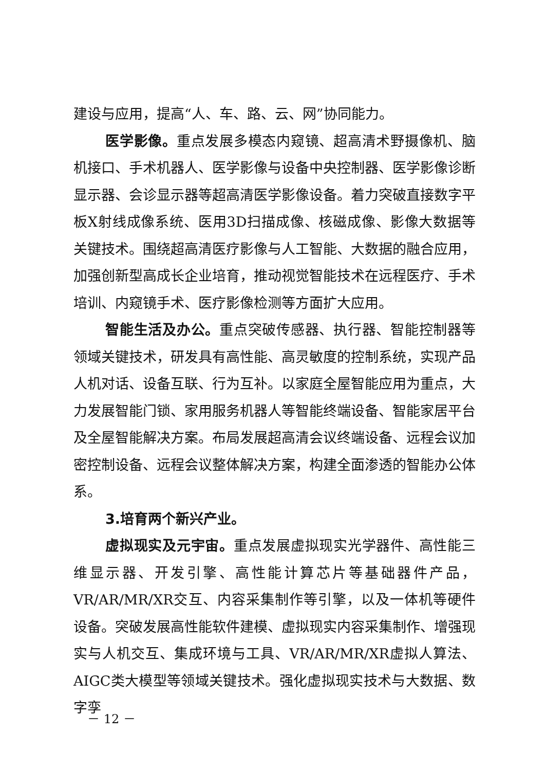建设与应用，提高“人、车、路、云、网”协同能力。
医学影像。重点发展多模态内窥镜、超高清术野摄像机、脑机接口、手术机器人、医学影像与设备中央控制器、医学影像诊断显示器、会诊显示器等超高清医学影像设备。着力突破直接数字平板X射线成像系统、医用3D扫描成像、核磁成像、影像大数据等关键技术。围绕超高清医疗影像与人工智能、大数据的融合应用，加强创新型高成长企业培育，推动视觉智能技术在远程医疗、手术培训、内窥镜手术、医疗影像检测等方面扩大应用。
智能生活及办公。重点突破传感器、执行器、智能控制器等领域关键技术，研发具有高性能、高灵敏度的控制系统，实现产品人机对话、设备互联、行为互补。以家庭全屋智能应用为重点，大力发展智能门锁、家用服务机器人等智能终端设备、智能家居平台及全屋智能解决方案。布局发展超高清会议终端设备、远程会议加密控制设备、远程会议整体解决方案，构建全面渗透的智能办公体系。
3.培育两个新兴产业。
虚拟现实及元宇宙。重点发展虚拟现实光学器件、高性能三维显示器、开发引擎、高性能计算芯片等基础器件产品，VR/AR/MR/XR交互、内容采集制作等引擎，以及一体机等硬件设备。突破发展高性能软件建模、虚拟现实内容采集制作、增强现实与人机交互、集成环境与工具、VR/AR/MR/XR虚拟人算法、AIGC类大模型等领域关键技术。强化虚拟现实技术与大数据、数字孪
－ 12 －